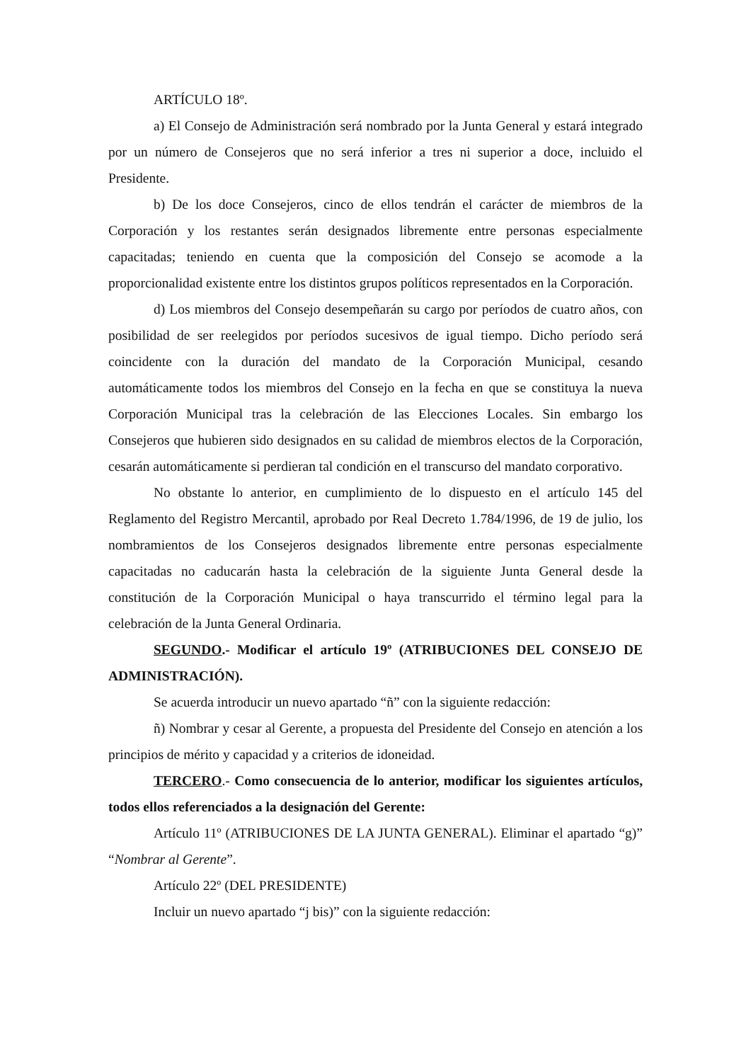ARTÍCULO 18º.
a) El Consejo de Administración será nombrado por la Junta General y estará integrado por un número de Consejeros que no será inferior a tres ni superior a doce, incluido el Presidente.
b) De los doce Consejeros, cinco de ellos tendrán el carácter de miembros de la Corporación y los restantes serán designados libremente entre personas especialmente capacitadas; teniendo en cuenta que la composición del Consejo se acomode a la proporcionalidad existente entre los distintos grupos políticos representados en la Corporación.
d) Los miembros del Consejo desempeñarán su cargo por períodos de cuatro años, con posibilidad de ser reelegidos por períodos sucesivos de igual tiempo. Dicho período será coincidente con la duración del mandato de la Corporación Municipal, cesando automáticamente todos los miembros del Consejo en la fecha en que se constituya la nueva Corporación Municipal tras la celebración de las Elecciones Locales. Sin embargo los Consejeros que hubieren sido designados en su calidad de miembros electos de la Corporación, cesarán automáticamente si perdieran tal condición en el transcurso del mandato corporativo.
No obstante lo anterior, en cumplimiento de lo dispuesto en el artículo 145 del Reglamento del Registro Mercantil, aprobado por Real Decreto 1.784/1996, de 19 de julio, los nombramientos de los Consejeros designados libremente entre personas especialmente capacitadas no caducarán hasta la celebración de la siguiente Junta General desde la constitución de la Corporación Municipal o haya transcurrido el término legal para la celebración de la Junta General Ordinaria.
SEGUNDO.- Modificar el artículo 19º (ATRIBUCIONES DEL CONSEJO DE ADMINISTRACIÓN).
Se acuerda introducir un nuevo apartado “ñ” con la siguiente redacción:
ñ) Nombrar y cesar al Gerente, a propuesta del Presidente del Consejo en atención a los principios de mérito y capacidad y a criterios de idoneidad.
TERCERO.- Como consecuencia de lo anterior, modificar los siguientes artículos, todos ellos referenciados a la designación del Gerente:
Artículo 11º (ATRIBUCIONES DE LA JUNTA GENERAL). Eliminar el apartado “g)” “Nombrar al Gerente”.
Artículo 22º (DEL PRESIDENTE)
Incluir un nuevo apartado “j bis)” con la siguiente redacción: